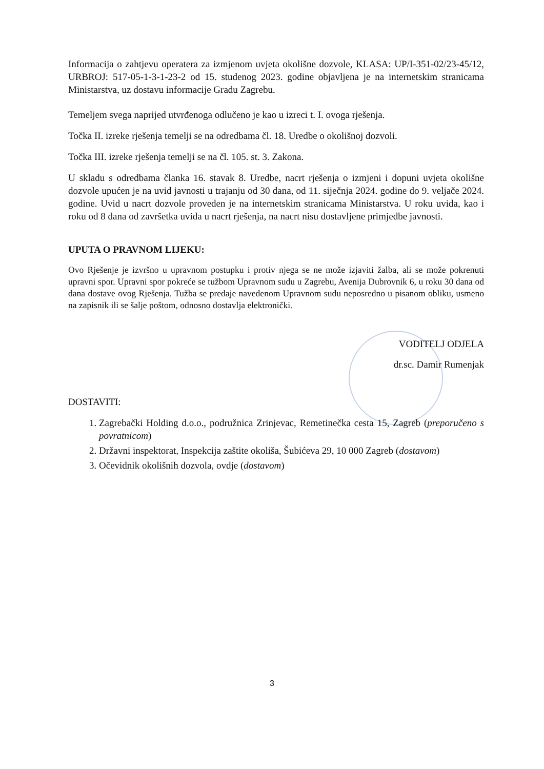Informacija o zahtjevu operatera za izmjenom uvjeta okolišne dozvole, KLASA: UP/I-351-02/23-45/12, URBROJ: 517-05-1-3-1-23-2 od 15. studenog 2023. godine objavljena je na internetskim stranicama Ministarstva, uz dostavu informacije Gradu Zagrebu.
Temeljem svega naprijed utvrđenoga odlučeno je kao u izreci t. I. ovoga rješenja.
Točka II. izreke rješenja temelji se na odredbama čl. 18. Uredbe o okolišnoj dozvoli.
Točka III. izreke rješenja temelji se na čl. 105. st. 3. Zakona.
U skladu s odredbama članka 16. stavak 8. Uredbe, nacrt rješenja o izmjeni i dopuni uvjeta okolišne dozvole upućen je na uvid javnosti u trajanju od 30 dana, od 11. siječnja 2024. godine do 9. veljače 2024. godine. Uvid u nacrt dozvole proveden je na internetskim stranicama Ministarstva. U roku uvida, kao i roku od 8 dana od završetka uvida u nacrt rješenja, na nacrt nisu dostavljene primjedbe javnosti.
UPUTA O PRAVNOM LIJEKU:
Ovo Rješenje je izvršno u upravnom postupku i protiv njega se ne može izjaviti žalba, ali se može pokrenuti upravni spor. Upravni spor pokreće se tužbom Upravnom sudu u Zagrebu, Avenija Dubrovnik 6, u roku 30 dana od dana dostave ovog Rješenja. Tužba se predaje navedenom Upravnom sudu neposredno u pisanom obliku, usmeno na zapisnik ili se šalje poštom, odnosno dostavlja elektronički.
VODITELJ ODJELA
dr.sc. Damir Rumenjak
DOSTAVITI:
1. Zagrebački Holding d.o.o., podružnica Zrinjevac, Remetinečka cesta 15, Zagreb (preporučeno s povratnicom)
2. Državni inspektorat, Inspekcija zaštite okoliša, Šubićeva 29, 10 000 Zagreb (dostavom)
3. Očevidnik okolišnih dozvola, ovdje (dostavom)
3